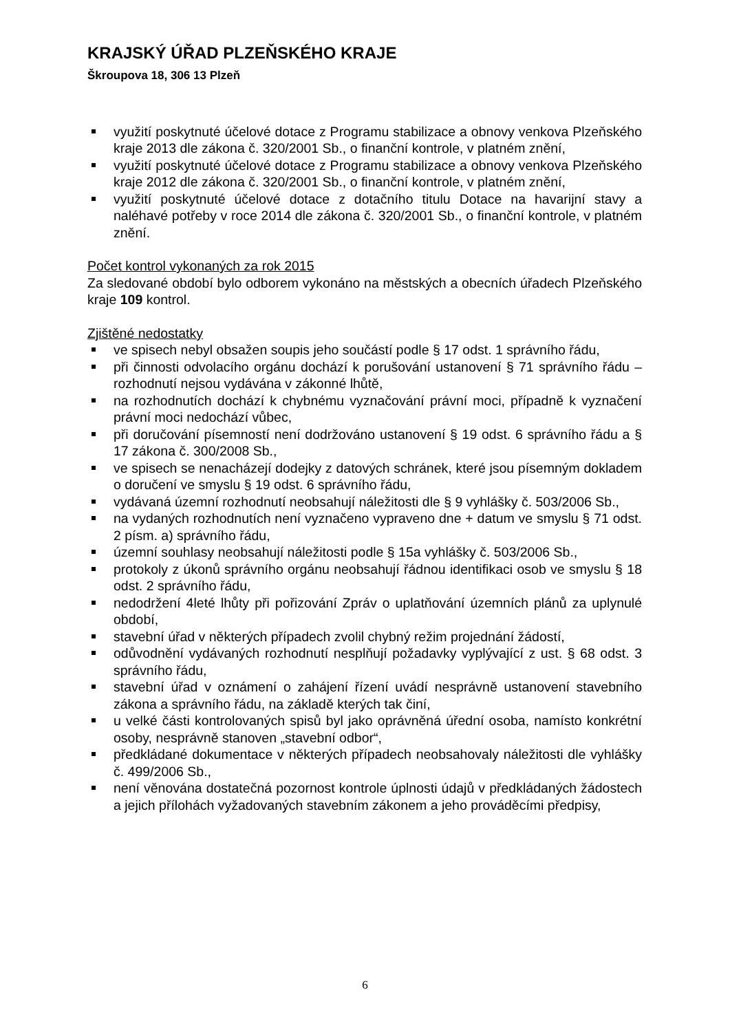KRAJSKÝ ÚŘAD PLZEŇSKÉHO KRAJE
Škroupova 18, 306 13 Plzeň
využití poskytnuté účelové dotace z Programu stabilizace a obnovy venkova Plzeňského kraje 2013 dle zákona č. 320/2001 Sb., o finanční kontrole, v platném znění,
využití poskytnuté účelové dotace z Programu stabilizace a obnovy venkova Plzeňského kraje 2012 dle zákona č. 320/2001 Sb., o finanční kontrole, v platném znění,
využití poskytnuté účelové dotace z dotačního titulu Dotace na havarijní stavy a naléhavé potřeby v roce 2014 dle zákona č. 320/2001 Sb., o finanční kontrole, v platném znění.
Počet kontrol vykonaných za rok 2015
Za sledované období bylo odborem vykonáno na městských a obecních úřadech Plzeňského kraje 109 kontrol.
Zjištěné nedostatky
ve spisech nebyl obsažen soupis jeho součástí podle § 17 odst. 1 správního řádu,
při činnosti odvolacího orgánu dochází k porušování ustanovení § 71 správního řádu – rozhodnutí nejsou vydávána v zákonné lhůtě,
na rozhodnutích dochází k chybnému vyznačování právní moci, případně k vyznačení právní moci nedochází vůbec,
při doručování písemností není dodržováno ustanovení § 19 odst. 6 správního řádu a § 17 zákona č. 300/2008 Sb.,
ve spisech se nenacházejí dodejky z datových schránek, které jsou písemným dokladem o doručení ve smyslu § 19 odst. 6 správního řádu,
vydávaná územní rozhodnutí neobsahují náležitosti dle § 9 vyhlášky č. 503/2006 Sb.,
na vydaných rozhodnutích není vyznačeno vypraveno dne + datum ve smyslu § 71 odst. 2 písm. a) správního řádu,
územní souhlasy neobsahují náležitosti podle § 15a vyhlášky č. 503/2006 Sb.,
protokoly z úkonů správního orgánu neobsahují řádnou identifikaci osob ve smyslu § 18 odst. 2 správního řádu,
nedodržení 4leté lhůty při pořizování Zpráv o uplatňování územních plánů za uplynulé období,
stavební úřad v některých případech zvolil chybný režim projednání žádostí,
odůvodnění vydávaných rozhodnutí nesplňují požadavky vyplývající z ust. § 68 odst. 3 správního řádu,
stavební úřad v oznámení o zahájení řízení uvádí nesprávně ustanovení stavebního zákona a správního řádu, na základě kterých tak činí,
u velké části kontrolovaných spisů byl jako oprávněná úřední osoba, namísto konkrétní osoby, nesprávně stanoven „stavební odbor“,
předkládané dokumentace v některých případech neobsahovaly náležitosti dle vyhlášky č. 499/2006 Sb.,
není věnována dostatečná pozornost kontrole úplnosti údajů v předkládaných žádostech a jejich přílohách vyžadovaných stavebním zákonem a jeho prováděcími předpisy,
6